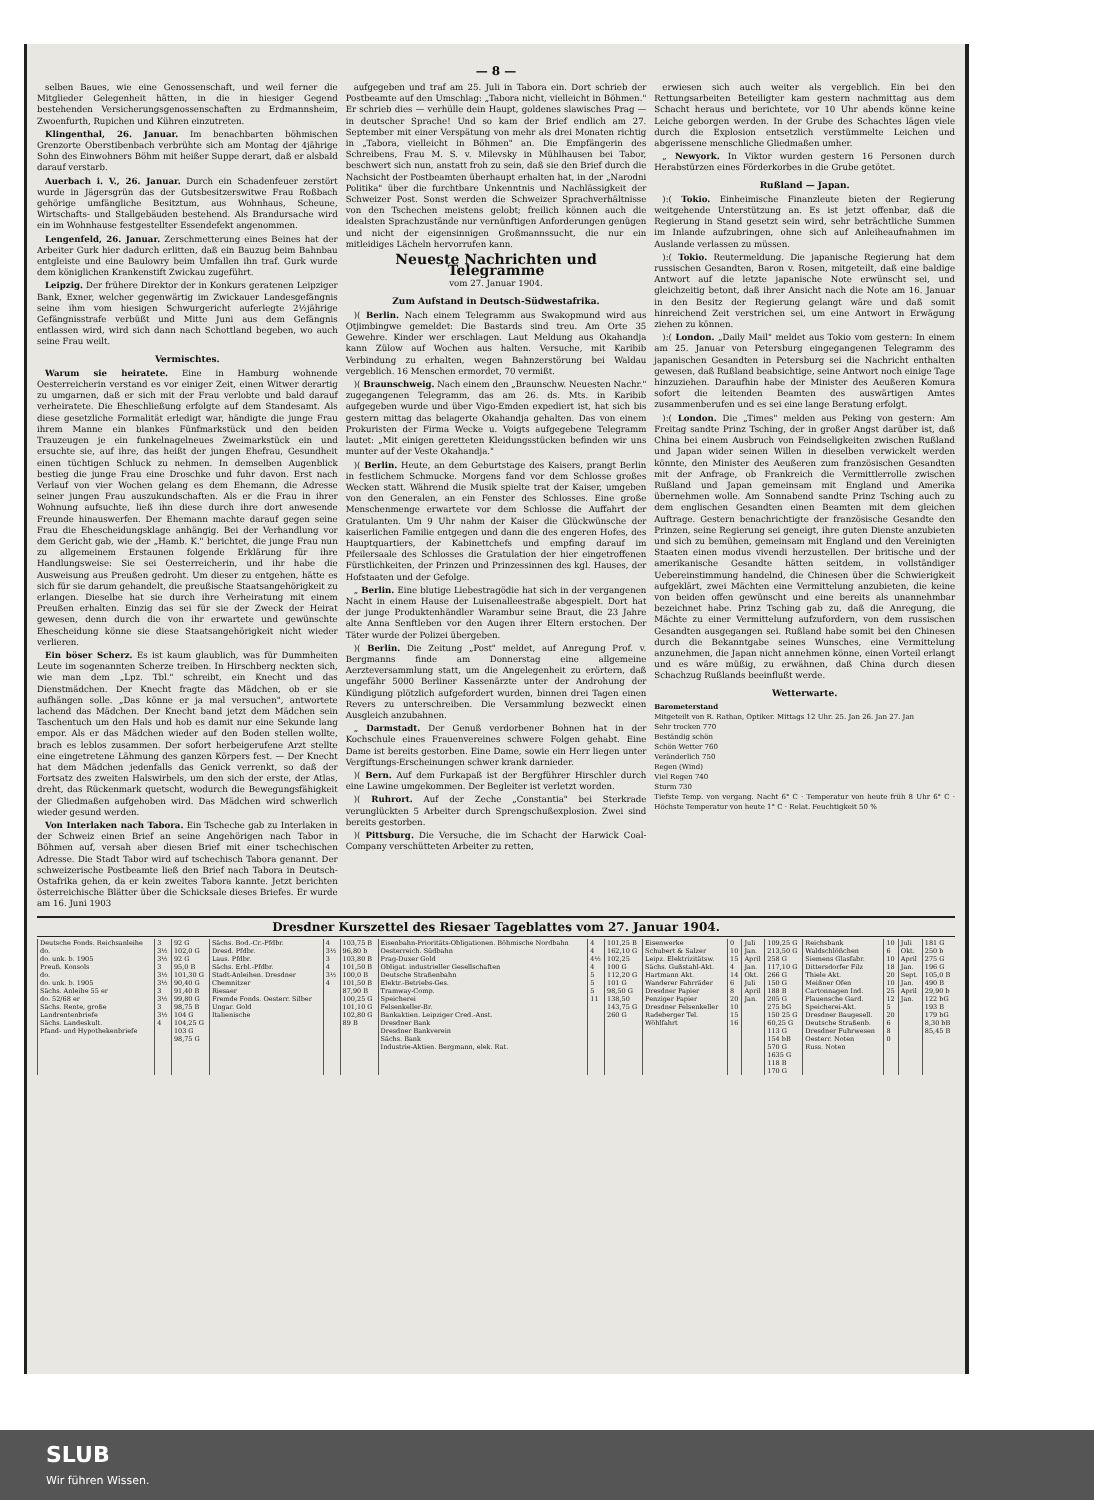— 8 —
selben Baues, wie eine Genossenschaft, und weil ferner die Mitglieder Gelegenheit hätten, in die in hiesiger Gegend bestehenden Versicherungsgenossenschaften zu Erdmannsheim, Zwoenfurth, Rupichen und Kühren einzutreten.
Klingenthal, 26. Januar. Im benachbarten böhmischen Grenzorte Oberstibenbach verbrühte sich am Montag der 4jährige Sohn des Einwohners Böhm mit heißer Suppe derart, daß er alsbald darauf verstarb.
Auerbach i. V., 26. Januar. Durch ein Schadenfeuer zerstört wurde in Jägersgrün das der Gutsbesitzerswitwe Frau Roßbach gehörige umfängliche Besitztum, aus Wohnhaus, Scheune, Wirtschafts- und Stallgebäuden bestehend. Als Brandursache wird ein im Wohnhause festgestellter Essendefekt angenommen.
Lengenfeld, 26. Januar. Zerschmetterung eines Beines hat der Arbeiter Gurk hier dadurch erlitten, daß ein Bauzug beim Bahnbau entgleiste und eine Baulowry beim Umfallen ihn traf. Gurk wurde dem königlichen Krankenstift Zwickau zugeführt.
Leipzig. Der frühere Direktor der in Konkurs geratenen Leipziger Bank, Exner, welcher gegenwärtig im Zwickauer Landesgefängnis seine ihm vom hiesigen Schwurgericht auferlegte 2½jährige Gefängnisstrafe verbüßt und Mitte Juni aus dem Gefängnis entlassen wird, wird sich dann nach Schottland begeben, wo auch seine Frau weilt.
Vermischtes.
Warum sie heiratete. Eine in Hamburg wohnende Oesterreicherin verstand es vor einiger Zeit, einen Witwer derartig zu umgarnen, daß er sich mit der Frau verlobte und bald darauf verheiratete. Die Eheschließung erfolgte auf dem Standesamt. Als diese gesetzliche Formalität erledigt war, händigte die junge Frau ihrem Manne ein blankes Fünfmarkstück und den beiden Trauzeugen je ein funkelnagelneues Zweimarkstück ein und ersuchte sie, auf ihre, das heißt der jungen Ehefrau, Gesundheit einen tüchtigen Schluck zu nehmen. In demselben Augenblick bestieg die junge Frau eine Droschke und fuhr davon. Erst nach Verlauf von vier Wochen gelang es dem Ehemann, die Adresse seiner jungen Frau auszukundschaften. Als er die Frau in ihrer Wohnung aufsuchte, ließ ihn diese durch ihre dort anwesende Freunde hinauswerfen. Der Ehemann machte darauf gegen seine Frau die Ehescheidungsklage anhängig. Bei der Verhandlung vor dem Gericht gab, wie der „Hamb. K." berichtet, die junge Frau nun zu allgemeinem Erstaunen folgende Erklärung für ihre Handlungsweise: Sie sei Oesterreicherin, und ihr habe die Ausweisung aus Preußen gedroht. Um dieser zu entgehen, hätte es sich für sie darum gehandelt, die preußische Staatsangehörigkeit zu erlangen. Dieselbe hat sie durch ihre Verheiratung mit einem Preußen erhalten. Einzig das sei für sie der Zweck der Heirat gewesen, denn durch die von ihr erwartete und gewünschte Ehescheidung könne sie diese Staatsangehörigkeit nicht wieder verlieren.
Ein böser Scherz. Es ist kaum glaublich, was für Dummheiten Leute im sogenannten Scherze treiben. In Hirschberg neckten sich, wie man dem „Lpz. Tbl." schreibt, ein Knecht und das Dienstmädchen. Der Knecht fragte das Mädchen, ob er sie aufhängen solle. „Das könne er ja mal versuchen", antwortete lachend das Mädchen. Der Knecht band jetzt dem Mädchen sein Taschentuch um den Hals und hob es damit nur eine Sekunde lang empor. Als er das Mädchen wieder auf den Boden stellen wollte, brach es leblos zusammen. Der sofort herbeigerufene Arzt stellte eine eingetretene Lähmung des ganzen Körpers fest. — Der Knecht hat dem Mädchen jedenfalls das Genick verrenkt, so daß der Fortsatz des zweiten Halswirbels, um den sich der erste, der Atlas, dreht, das Rückenmark quetscht, wodurch die Bewegungsfähigkeit der Gliedmaßen aufgehoben wird. Das Mädchen wird schwerlich wieder gesund werden.
Von Interlaken nach Tabora. Ein Tscheche gab zu Interlaken in der Schweiz einen Brief an seine Angehörigen nach Tabor in Böhmen auf, versah aber diesen Brief mit einer tschechischen Adresse. Die Stadt Tabor wird auf tschechisch Tabora genannt. Der schweizerische Postbeamte ließ den Brief nach Tabora in Deutsch-Ostafrika gehen, da er kein zweites Tabora kannte. Jetzt berichten österreichische Blätter über die Schicksale dieses Briefes. Er wurde am 16. Juni 1903
aufgegeben und traf am 25. Juli in Tabora ein. Dort schrieb der Postbeamte auf den Umschlag: „Tabora nicht, vielleicht in Böhmen." Er schrieb dies — verhülle dein Haupt, goldenes slawisches Prag — in deutscher Sprache! Und so kam der Brief endlich am 27. September mit einer Verspätung von mehr als drei Monaten richtig in „Tabora, vielleicht in Böhmen" an. Die Empfängerin des Schreibens, Frau M. S. v. Milevsky in Mühlhausen bei Tabor, beschwert sich nun, anstatt froh zu sein, daß sie den Brief durch die Nachsicht der Postbeamten überhaupt erhalten hat, in der „Narodni Politika" über die furchtbare Unkenntnis und Nachlässigkeit der Schweizer Post. Sonst werden die Schweizer Sprachverhältnisse von den Tschechen meistens gelobt; freilich können auch die idealsten Sprachzustände nur vernünftigen Anforderungen genügen und nicht der eigensinnigen Großmannssucht, die nur ein mitleidiges Lächeln hervorrufen kann.
Neueste Nachrichten und Telegramme
vom 27. Januar 1904.
Zum Aufstand in Deutsch-Südwestafrika.
)( Berlin. Nach einem Telegramm aus Swakopmund wird aus Otjimbingwe gemeldet: Die Bastards sind treu. Am Orte 35 Gewehre. Kinder wer erschlagen. Laut Meldung aus Okahandja kann Zülow auf Wochen aus halten. Versuche, mit Karibib Verbindung zu erhalten, wegen Bahnzerstörung bei Waldau vergeblich. 16 Menschen ermordet, 70 vermißt.
)( Braunschweig. Nach einem den „Braunschw. Neuesten Nachr." zugegangenen Telegramm, das am 26. ds. Mts. in Karibib aufgegeben wurde und über Vigo-Emden expediert ist, hat sich bis gestern mittag das belagerte Okahandja gehalten. Das von einem Prokuristen der Firma Wecke u. Voigts aufgegebene Telegramm lautet: „Mit einigen geretteten Kleidungsstücken befinden wir uns munter auf der Veste Okahandja."
)( Berlin. Heute, an dem Geburtstage des Kaisers, prangt Berlin in festlichem Schmucke. Morgens fand vor dem Schlosse großes Wecken statt. Während die Musik spielte trat der Kaiser, umgeben von den Generalen, an ein Fenster des Schlosses. Eine große Menschenmenge erwartete vor dem Schlosse die Auffahrt der Gratulanten. Um 9 Uhr nahm der Kaiser die Glückwünsche der kaiserlichen Familie entgegen und dann die des engeren Hofes, des Hauptquartiers, der Kabinettchefs und empfing darauf im Pfeilersaale des Schlosses die Gratulation der hier eingetroffenen Fürstlichkeiten, der Prinzen und Prinzessinnen des kgl. Hauses, der Hofstaaten und der Gefolge.
„ Berlin. Eine blutige Liebestragödie hat sich in der vergangenen Nacht in einem Hause der Luisenalleestraße abgespielt. Dort hat der junge Produktenhändler Warambur seine Braut, die 23 Jahre alte Anna Senftleben vor den Augen ihrer Eltern erstochen. Der Täter wurde der Polizei übergeben.
)( Berlin. Die Zeitung „Post" meldet, auf Anregung Prof. v. Bergmanns finde am Donnerstag eine allgemeine Aerzteversammlung statt, um die Angelegenheit zu erörtern, daß ungefähr 5000 Berliner Kassenärzte unter der Androhung der Kündigung plötzlich aufgefordert wurden, binnen drei Tagen einen Revers zu unterschreiben. Die Versammlung bezweckt einen Ausgleich anzubahnen.
„ Darmstadt. Der Genuß verdorbener Bohnen hat in der Kochschule eines Frauenvereines schwere Folgen gehabt. Eine Dame ist bereits gestorben. Eine Dame, sowie ein Herr liegen unter Vergiftungs-Erscheinungen schwer krank darnieder.
)( Bern. Auf dem Furkapaß ist der Bergführer Hirschler durch eine Lawine umgekommen. Der Begleiter ist verletzt worden.
)( Ruhrort. Auf der Zeche „Constantia" bei Sterkrade verunglückten 5 Arbeiter durch Sprengschußexplosion. Zwei sind bereits gestorben.
)( Pittsburg. Die Versuche, die im Schacht der Harwick Coal-Company verschütteten Arbeiter zu retten,
erwiesen sich auch weiter als vergeblich. Ein bei den Rettungsarbeiten Beteiligter kam gestern nachmittag aus dem Schacht heraus und berichtete, vor 10 Uhr abends könne keine Leiche geborgen werden. In der Grube des Schachtes lägen viele durch die Explosion entsetzlich verstümmelte Leichen und abgerissene menschliche Gliedmaßen umher.
„ Newyork. In Viktor wurden gestern 16 Personen durch Herabstürzen eines Förderkorbes in die Grube getötet.
Rußland — Japan.
):( Tokio. Einheimische Finanzleute bieten der Regierung weitgehende Unterstützung an. Es ist jetzt offenbar, daß die Regierung in Stand gesetzt sein wird, sehr beträchtliche Summen im Inlande aufzubringen, ohne sich auf Anleiheaufnahmen im Auslande verlassen zu müssen.
):( Tokio. Reutermeldung. Die japanische Regierung hat dem russischen Gesandten, Baron v. Rosen, mitgeteilt, daß eine baldige Antwort auf die letzte japanische Note erwünscht sei, und gleichzeitig betont, daß ihrer Ansicht nach die Note am 16. Januar in den Besitz der Regierung gelangt wäre und daß somit hinreichend Zeit verstrichen sei, um eine Antwort in Erwägung ziehen zu können.
):( London. „Daily Mail" meldet aus Tokio vom gestern: In einem am 25. Januar von Petersburg eingegangenen Telegramm des japanischen Gesandten in Petersburg sei die Nachricht enthalten gewesen, daß Rußland beabsichtige, seine Antwort noch einige Tage hinzuziehen. Daraufhin habe der Minister des Aeußeren Komura sofort die leitenden Beamten des auswärtigen Amtes zusammenberufen und es sei eine lange Beratung erfolgt.
):( London. Die „Times" melden aus Peking von gestern: Am Freitag sandte Prinz Tsching, der in großer Angst darüber ist, daß China bei einem Ausbruch von Feindseligkeiten zwischen Rußland und Japan wider seinen Willen in dieselben verwickelt werden könnte, den Minister des Aeußeren zum französischen Gesandten mit der Anfrage, ob Frankreich die Vermittlerrolle zwischen Rußland und Japan gemeinsam mit England und Amerika übernehmen wolle. Am Sonnabend sandte Prinz Tsching auch zu dem englischen Gesandten einen Beamten mit dem gleichen Auftrage. Gestern benachrichtigte der französische Gesandte den Prinzen, seine Regierung sei geneigt, ihre guten Dienste anzubieten und sich zu bemühen, gemeinsam mit England und den Vereinigten Staaten einen modus vivendi herzustellen. Der britische und der amerikanische Gesandte hätten seitdem, in vollständiger Uebereinstimmung handelnd, die Chinesen über die Schwierigkeit aufgeklärt, zwei Mächten eine Vermittelung anzubieten, die keine von beiden offen gewünscht und eine bereits als unannehmbar bezeichnet habe. Prinz Tsching gab zu, daß die Anregung, die Mächte zu einer Vermittelung aufzufordern, von dem russischen Gesandten ausgegangen sei. Rußland habe somit bei den Chinesen durch die Bekanntgabe seines Wunsches, eine Vermittelung anzunehmen, die Japan nicht annehmen könne, einen Vorteil erlangt und es wäre müßig, zu erwähnen, daß China durch diesen Schachzug Rußlands beeinflußt werde.
Wetterwarte.
Barometerstand
Mitgeteilt von R. Rathan, Optiker. Mittags 12 Uhr. 25. Jan 26. Jan 27. Jan
Sehr trocken 770
Beständig schön
Schön Wetter 760
Veränderlich 750
Regen (Wind)
Viel Regen 740
Sturm 730
Tiefste Temp. von vergang. Nacht 6° C · Temperatur von heute früh 8 Uhr 6° C · Höchste Temperatur von heute 1° C · Relat. Feuchtigkeit 50 %
Dresdner Kurszettel des Riesaer Tageblattes vom 27. Januar 1904.
| Deutsche Fonds. Reichsanleihe do. do. unk. b. 1905 Preuß. Konsols do. do. unk. b. 1905 Sächs. Anleihe 55 er do. 52/68 er Sächs. Rente, große Landrentenbriefe Sächs. Landeskult. Pfand- und Hypothekenbriefe | 3 3½ 3½ 3 3½ 3½ 3 3½ 3 3½ 4 | 92 G 102,0 G 92 G 95,0 B 101,30 G 90,40 G 91,40 B 99,80 G 98,75 B 104 G 104,25 G 103 G 98,75 G | Sächs. Bod.-Cr.-Pfdbr. Dresd. Pfdbr. Laus. Pfdbr. Sächs. Erbl.-Pfdbr. Stadt-Anleihen. Dresdner Chemnitzer Riesaer Fremde Fonds. Oesterr. Silber Ungar. Gold Italienische | 4 3½ 3 4 3½ 4 | 103,75 B 96,80 b 103,80 B 101,50 B 100,0 B 101,50 B 87,90 B 100,25 G 101,10 G 102,80 G 89 B | Eisenbahn-Prioritäts-Obligationen. Böhmische Nordbahn Oesterreich. Südbahn Prag-Duxer Gold Obligat. industrieller Gesellschaften Deutsche Straßenbahn Elektr.-Betriebs-Ges. Tramway-Comp. Speicherei Felsenkeller-Br. Bankaktien. Leipziger Cred.-Anst. Dresdner Bank Dresdner Bankverein Sächs. Bank Industrie-Aktien. Bergmann, elek. Rat. | 4 4 4½ 4 5 5 5 11 | 101,25 B 162,10 G 102,25 100 G 112,20 G 101 G 98,50 G 138,50 143,75 G 260 G | Eisenwerke Schubert & Salzer Leipz. Elektrizitätsw. Sächs. Gußstahl-Akt. Hartmann Akt. Wanderer Fahrräder Dresdner Papier Penziger Papier Dresdner Felsenkeller Radeberger Tel. Wöhlfahrt | 0 10 15 4 14 6 8 20 10 15 16 | Juli Jan. April Jan. Okt. Juli April Jan. | 109,25 G 213,50 G 258 G 117,10 G 266 G 150 G 188 B 205 G 275 bG 150 25 G 60,25 G 113 G 154 bB 570 G 1635 G 118 B 170 G | Reichsbank Waldschlößchen Siemens Glasfabr. Dittersdorfer Filz Thiele Akt. Meißner Ofen Cartonnagen Ind. Plauensche Gard. Speicherei-Akt. Dresdner Baugesell. Deutsche Straßenb. Dresdner Fuhrwesen Oesterr. Noten Russ. Noten | 10 6 10 18 20 10 25 12 5 20 6 8 0 | Juli Okt. April Jan. Sept. Jan. April Jan. | 181 G 250 b 275 G 196 G 105,0 B 490 B 29,90 b 122 bG 193 B 179 bG 8,30 bB 85,45 B |
SLUB
Wir führen Wissen.